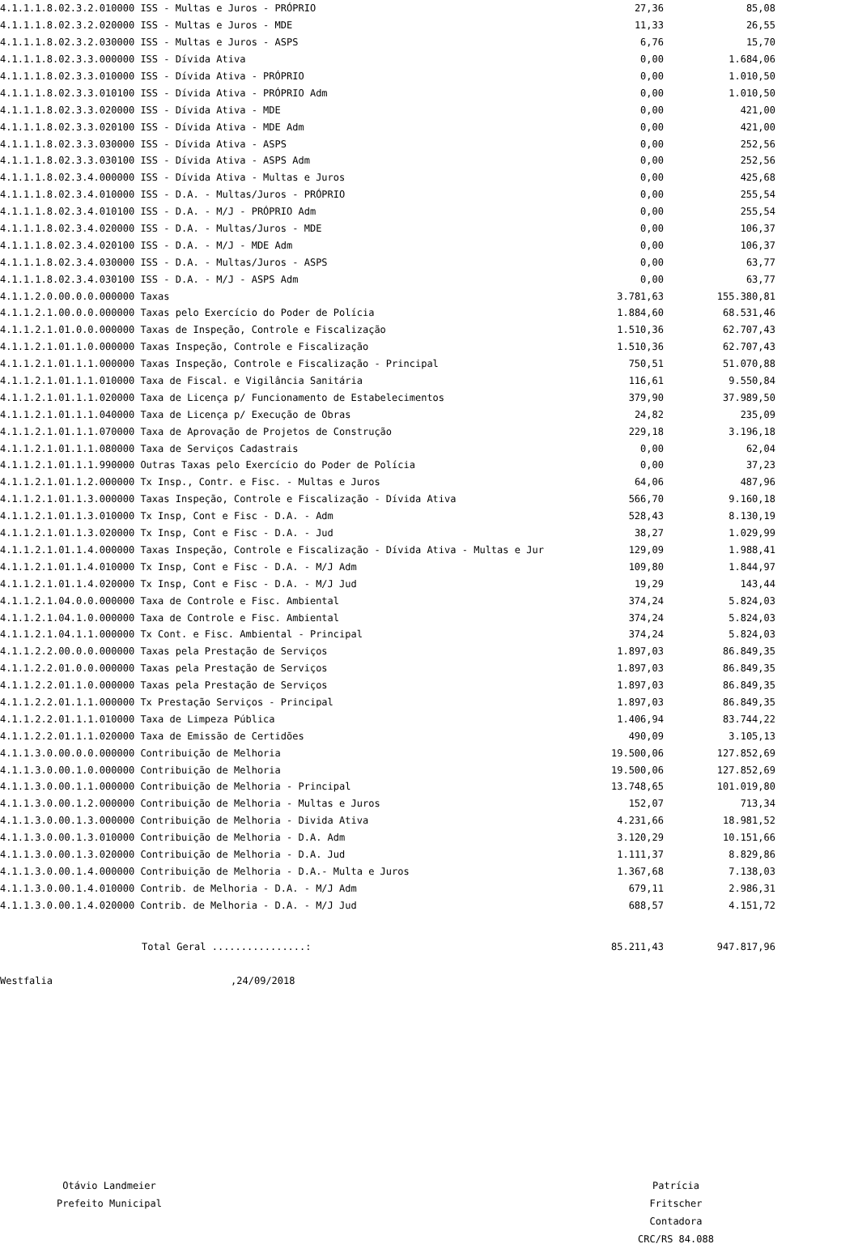| 4.1.1.1.8.02.3.2.010000 ISS - Multas e Juros - PRÓPRIO | 27,36 | 85,08 |
| 4.1.1.1.8.02.3.2.020000 ISS - Multas e Juros - MDE | 11,33 | 26,55 |
| 4.1.1.1.8.02.3.2.030000 ISS - Multas e Juros - ASPS | 6,76 | 15,70 |
| 4.1.1.1.8.02.3.3.000000 ISS - Dívida Ativa | 0,00 | 1.684,06 |
| 4.1.1.1.8.02.3.3.010000 ISS - Dívida Ativa - PRÓPRIO | 0,00 | 1.010,50 |
| 4.1.1.1.8.02.3.3.010100 ISS - Dívida Ativa - PRÓPRIO Adm | 0,00 | 1.010,50 |
| 4.1.1.1.8.02.3.3.020000 ISS - Dívida Ativa - MDE | 0,00 | 421,00 |
| 4.1.1.1.8.02.3.3.020100 ISS - Dívida Ativa - MDE Adm | 0,00 | 421,00 |
| 4.1.1.1.8.02.3.3.030000 ISS - Dívida Ativa - ASPS | 0,00 | 252,56 |
| 4.1.1.1.8.02.3.3.030100 ISS - Dívida Ativa - ASPS Adm | 0,00 | 252,56 |
| 4.1.1.1.8.02.3.4.000000 ISS - Dívida Ativa - Multas e Juros | 0,00 | 425,68 |
| 4.1.1.1.8.02.3.4.010000 ISS - D.A. - Multas/Juros - PRÓPRIO | 0,00 | 255,54 |
| 4.1.1.1.8.02.3.4.010100 ISS - D.A. - M/J - PRÓPRIO Adm | 0,00 | 255,54 |
| 4.1.1.1.8.02.3.4.020000 ISS - D.A. - Multas/Juros - MDE | 0,00 | 106,37 |
| 4.1.1.1.8.02.3.4.020100 ISS - D.A. - M/J - MDE Adm | 0,00 | 106,37 |
| 4.1.1.1.8.02.3.4.030000 ISS - D.A. - Multas/Juros - ASPS | 0,00 | 63,77 |
| 4.1.1.1.8.02.3.4.030100 ISS - D.A. - M/J - ASPS Adm | 0,00 | 63,77 |
| 4.1.1.2.0.00.0.0.000000 Taxas | 3.781,63 | 155.380,81 |
| 4.1.1.2.1.00.0.0.000000 Taxas pelo Exercício do Poder de Polícia | 1.884,60 | 68.531,46 |
| 4.1.1.2.1.01.0.0.000000 Taxas de Inspeção, Controle e Fiscalização | 1.510,36 | 62.707,43 |
| 4.1.1.2.1.01.1.0.000000 Taxas Inspeção, Controle e Fiscalização | 1.510,36 | 62.707,43 |
| 4.1.1.2.1.01.1.1.000000 Taxas Inspeção, Controle e Fiscalização - Principal | 750,51 | 51.070,88 |
| 4.1.1.2.1.01.1.1.010000 Taxa de Fiscal. e Vigilância Sanitária | 116,61 | 9.550,84 |
| 4.1.1.2.1.01.1.1.020000 Taxa de Licença p/ Funcionamento de Estabelecimentos | 379,90 | 37.989,50 |
| 4.1.1.2.1.01.1.1.040000 Taxa de Licença p/ Execução de Obras | 24,82 | 235,09 |
| 4.1.1.2.1.01.1.1.070000 Taxa de Aprovação de Projetos de Construção | 229,18 | 3.196,18 |
| 4.1.1.2.1.01.1.1.080000 Taxa de Serviços Cadastrais | 0,00 | 62,04 |
| 4.1.1.2.1.01.1.1.990000 Outras Taxas pelo Exercício do Poder de Polícia | 0,00 | 37,23 |
| 4.1.1.2.1.01.1.2.000000 Tx Insp., Contr. e Fisc. - Multas e Juros | 64,06 | 487,96 |
| 4.1.1.2.1.01.1.3.000000 Taxas Inspeção, Controle e Fiscalização - Dívida Ativa | 566,70 | 9.160,18 |
| 4.1.1.2.1.01.1.3.010000 Tx Insp, Cont e Fisc - D.A. - Adm | 528,43 | 8.130,19 |
| 4.1.1.2.1.01.1.3.020000 Tx Insp, Cont e Fisc - D.A. - Jud | 38,27 | 1.029,99 |
| 4.1.1.2.1.01.1.4.000000 Taxas Inspeção, Controle e Fiscalização - Dívida Ativa - Multas e Jur | 129,09 | 1.988,41 |
| 4.1.1.2.1.01.1.4.010000 Tx Insp, Cont e Fisc - D.A. - M/J Adm | 109,80 | 1.844,97 |
| 4.1.1.2.1.01.1.4.020000 Tx Insp, Cont e Fisc - D.A. - M/J Jud | 19,29 | 143,44 |
| 4.1.1.2.1.04.0.0.000000 Taxa de Controle e Fisc. Ambiental | 374,24 | 5.824,03 |
| 4.1.1.2.1.04.1.0.000000 Taxa de Controle e Fisc. Ambiental | 374,24 | 5.824,03 |
| 4.1.1.2.1.04.1.1.000000 Tx Cont. e Fisc. Ambiental - Principal | 374,24 | 5.824,03 |
| 4.1.1.2.2.00.0.0.000000 Taxas pela Prestação de Serviços | 1.897,03 | 86.849,35 |
| 4.1.1.2.2.01.0.0.000000 Taxas pela Prestação de Serviços | 1.897,03 | 86.849,35 |
| 4.1.1.2.2.01.1.0.000000 Taxas pela Prestação de Serviços | 1.897,03 | 86.849,35 |
| 4.1.1.2.2.01.1.1.000000 Tx Prestação Serviços - Principal | 1.897,03 | 86.849,35 |
| 4.1.1.2.2.01.1.1.010000 Taxa de Limpeza Pública | 1.406,94 | 83.744,22 |
| 4.1.1.2.2.01.1.1.020000 Taxa de Emissão de Certidões | 490,09 | 3.105,13 |
| 4.1.1.3.0.00.0.0.000000 Contribuição de Melhoria | 19.500,06 | 127.852,69 |
| 4.1.1.3.0.00.1.0.000000 Contribuição de Melhoria | 19.500,06 | 127.852,69 |
| 4.1.1.3.0.00.1.1.000000 Contribuição de Melhoria - Principal | 13.748,65 | 101.019,80 |
| 4.1.1.3.0.00.1.2.000000 Contribuição de Melhoria - Multas e Juros | 152,07 | 713,34 |
| 4.1.1.3.0.00.1.3.000000 Contribuição de Melhoria - Divida Ativa | 4.231,66 | 18.981,52 |
| 4.1.1.3.0.00.1.3.010000 Contribuição de Melhoria - D.A. Adm | 3.120,29 | 10.151,66 |
| 4.1.1.3.0.00.1.3.020000 Contribuição de Melhoria - D.A. Jud | 1.111,37 | 8.829,86 |
| 4.1.1.3.0.00.1.4.000000 Contribuição de Melhoria - D.A.- Multa e Juros | 1.367,68 | 7.138,03 |
| 4.1.1.3.0.00.1.4.010000 Contrib. de Melhoria - D.A. - M/J Adm | 679,11 | 2.986,31 |
| 4.1.1.3.0.00.1.4.020000 Contrib. de Melhoria - D.A. - M/J Jud | 688,57 | 4.151,72 |
| Total Geral ................: | 85.211,43 | 947.817,96 |
Westfalia,24/09/2018
Otávio Landmeier
Prefeito Municipal
Patrícia Fritscher
Contadora
CRC/RS 84.088